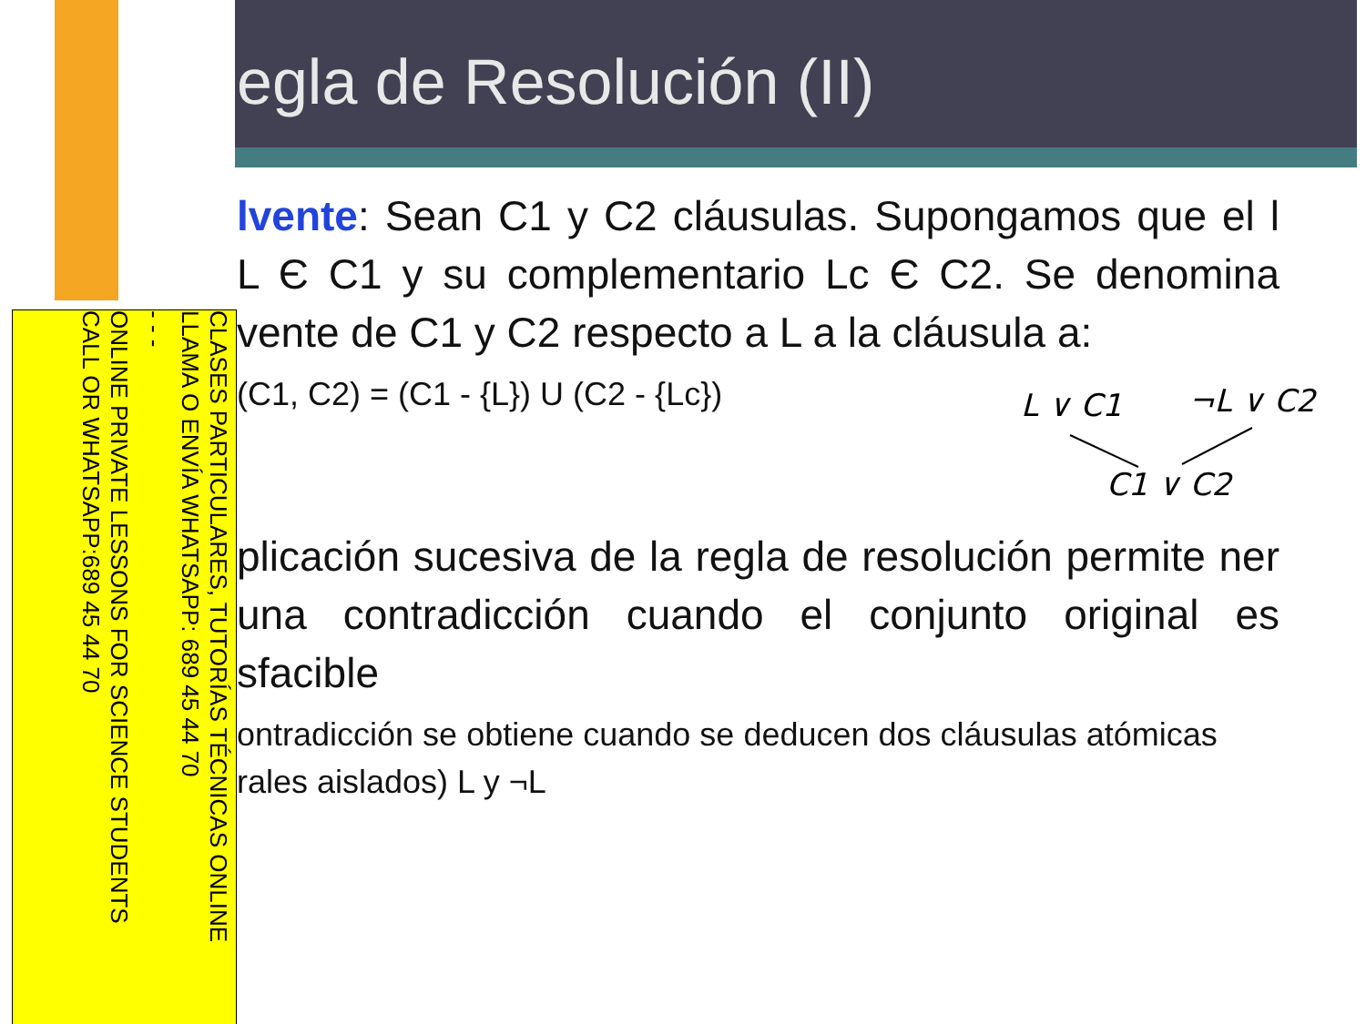egla de Resolución (II)
CLASES PARTICULARES, TUTORÍAS TÉCNICAS ONLINE
LLAMA O ENVÍA WHATSAPP: 689 45 44 70
- - -
ONLINE PRIVATE LESSONS FOR SCIENCE STUDENTS
CALL OR WHATSAPP:689 45 44 70
lvente: Sean C1 y C2 cláusulas. Supongamos que el l L Є C1 y su complementario Lc Є C2. Se denomina vente de C1 y C2 respecto a L a la cláusula a:
(C1, C2) = (C1 - {L}) U (C2 - {Lc})
plicación sucesiva de la regla de resolución permite ner una contradicción cuando el conjunto original es sfacible
ontradicción se obtiene cuando se deducen dos cláusulas atómicas rales aislados) L y ¬L
L ∨ C1 ¬L ∨ C2
C1 ∨ C2